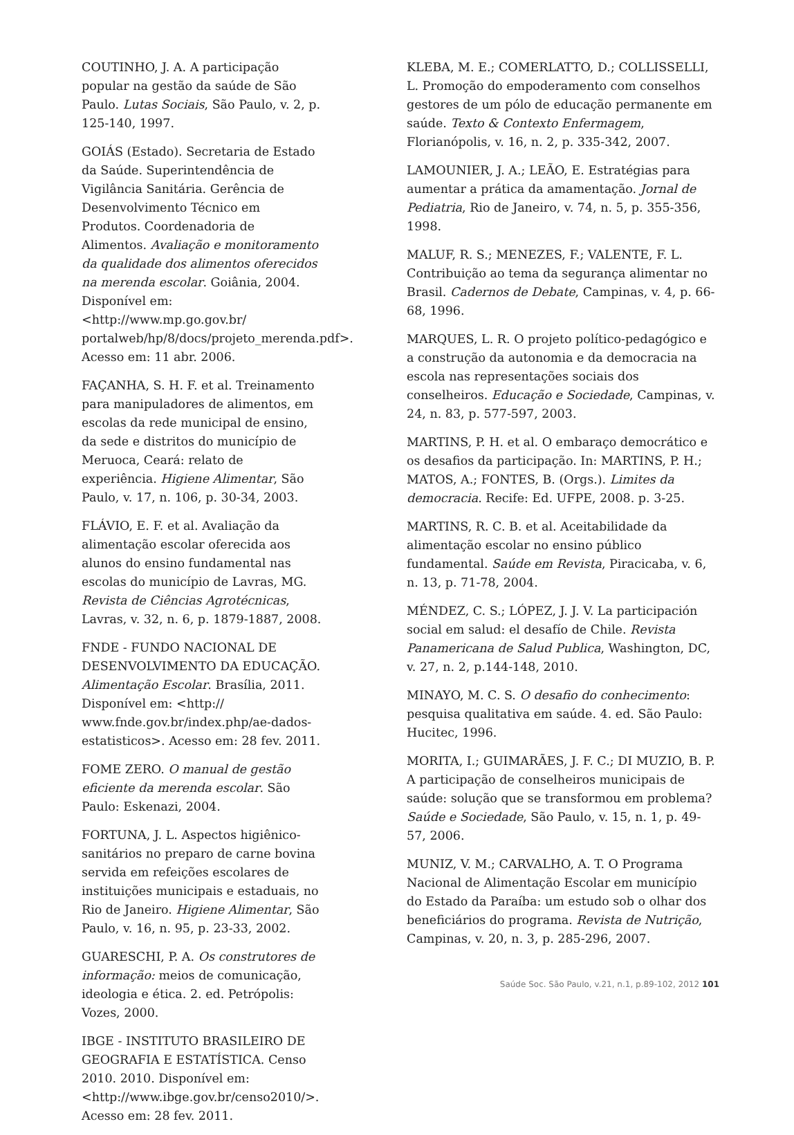COUTINHO, J. A. A participação popular na gestão da saúde de São Paulo. Lutas Sociais, São Paulo, v. 2, p. 125-140, 1997.
GOIÁS (Estado). Secretaria de Estado da Saúde. Superintendência de Vigilância Sanitária. Gerência de Desenvolvimento Técnico em Produtos. Coordenadoria de Alimentos. Avaliação e monitoramento da qualidade dos alimentos oferecidos na merenda escolar. Goiânia, 2004. Disponível em: <http://www.mp.go.gov.br/ portalweb/hp/8/docs/projeto_merenda.pdf>. Acesso em: 11 abr. 2006.
FAÇANHA, S. H. F. et al. Treinamento para manipuladores de alimentos, em escolas da rede municipal de ensino, da sede e distritos do município de Meruoca, Ceará: relato de experiência. Higiene Alimentar, São Paulo, v. 17, n. 106, p. 30-34, 2003.
FLÁVIO, E. F. et al. Avaliação da alimentação escolar oferecida aos alunos do ensino fundamental nas escolas do município de Lavras, MG. Revista de Ciências Agrotécnicas, Lavras, v. 32, n. 6, p. 1879-1887, 2008.
FNDE - FUNDO NACIONAL DE DESENVOLVIMENTO DA EDUCAÇÃO. Alimentação Escolar. Brasília, 2011. Disponível em: <http:// www.fnde.gov.br/index.php/ae-dados-estatisticos>. Acesso em: 28 fev. 2011.
FOME ZERO. O manual de gestão eficiente da merenda escolar. São Paulo: Eskenazi, 2004.
FORTUNA, J. L. Aspectos higiênico-sanitários no preparo de carne bovina servida em refeições escolares de instituições municipais e estaduais, no Rio de Janeiro. Higiene Alimentar, São Paulo, v. 16, n. 95, p. 23-33, 2002.
GUARESCHI, P. A. Os construtores de informação: meios de comunicação, ideologia e ética. 2. ed. Petrópolis: Vozes, 2000.
IBGE - INSTITUTO BRASILEIRO DE GEOGRAFIA E ESTATÍSTICA. Censo 2010. 2010. Disponível em: <http://www.ibge.gov.br/censo2010/>. Acesso em: 28 fev. 2011.
KLEBA, M. E.; COMERLATTO, D.; COLLISSELLI, L. Promoção do empoderamento com conselhos gestores de um pólo de educação permanente em saúde. Texto & Contexto Enfermagem, Florianópolis, v. 16, n. 2, p. 335-342, 2007.
LAMOUNIER, J. A.; LEÃO, E. Estratégias para aumentar a prática da amamentação. Jornal de Pediatria, Rio de Janeiro, v. 74, n. 5, p. 355-356, 1998.
MALUF, R. S.; MENEZES, F.; VALENTE, F. L. Contribuição ao tema da segurança alimentar no Brasil. Cadernos de Debate, Campinas, v. 4, p. 66-68, 1996.
MARQUES, L. R. O projeto político-pedagógico e a construção da autonomia e da democracia na escola nas representações sociais dos conselheiros. Educação e Sociedade, Campinas, v. 24, n. 83, p. 577-597, 2003.
MARTINS, P. H. et al. O embaraço democrático e os desafios da participação. In: MARTINS, P. H.; MATOS, A.; FONTES, B. (Orgs.). Limites da democracia. Recife: Ed. UFPE, 2008. p. 3-25.
MARTINS, R. C. B. et al. Aceitabilidade da alimentação escolar no ensino público fundamental. Saúde em Revista, Piracicaba, v. 6, n. 13, p. 71-78, 2004.
MÉNDEZ, C. S.; LÓPEZ, J. J. V. La participación social em salud: el desafío de Chile. Revista Panamericana de Salud Publica, Washington, DC, v. 27, n. 2, p.144-148, 2010.
MINAYO, M. C. S. O desafio do conhecimento: pesquisa qualitativa em saúde. 4. ed. São Paulo: Hucitec, 1996.
MORITA, I.; GUIMARÃES, J. F. C.; DI MUZIO, B. P. A participação de conselheiros municipais de saúde: solução que se transformou em problema? Saúde e Sociedade, São Paulo, v. 15, n. 1, p. 49-57, 2006.
MUNIZ, V. M.; CARVALHO, A. T. O Programa Nacional de Alimentação Escolar em município do Estado da Paraíba: um estudo sob o olhar dos beneficiários do programa. Revista de Nutrição, Campinas, v. 20, n. 3, p. 285-296, 2007.
Saúde Soc. São Paulo, v.21, n.1, p.89-102, 2012 101